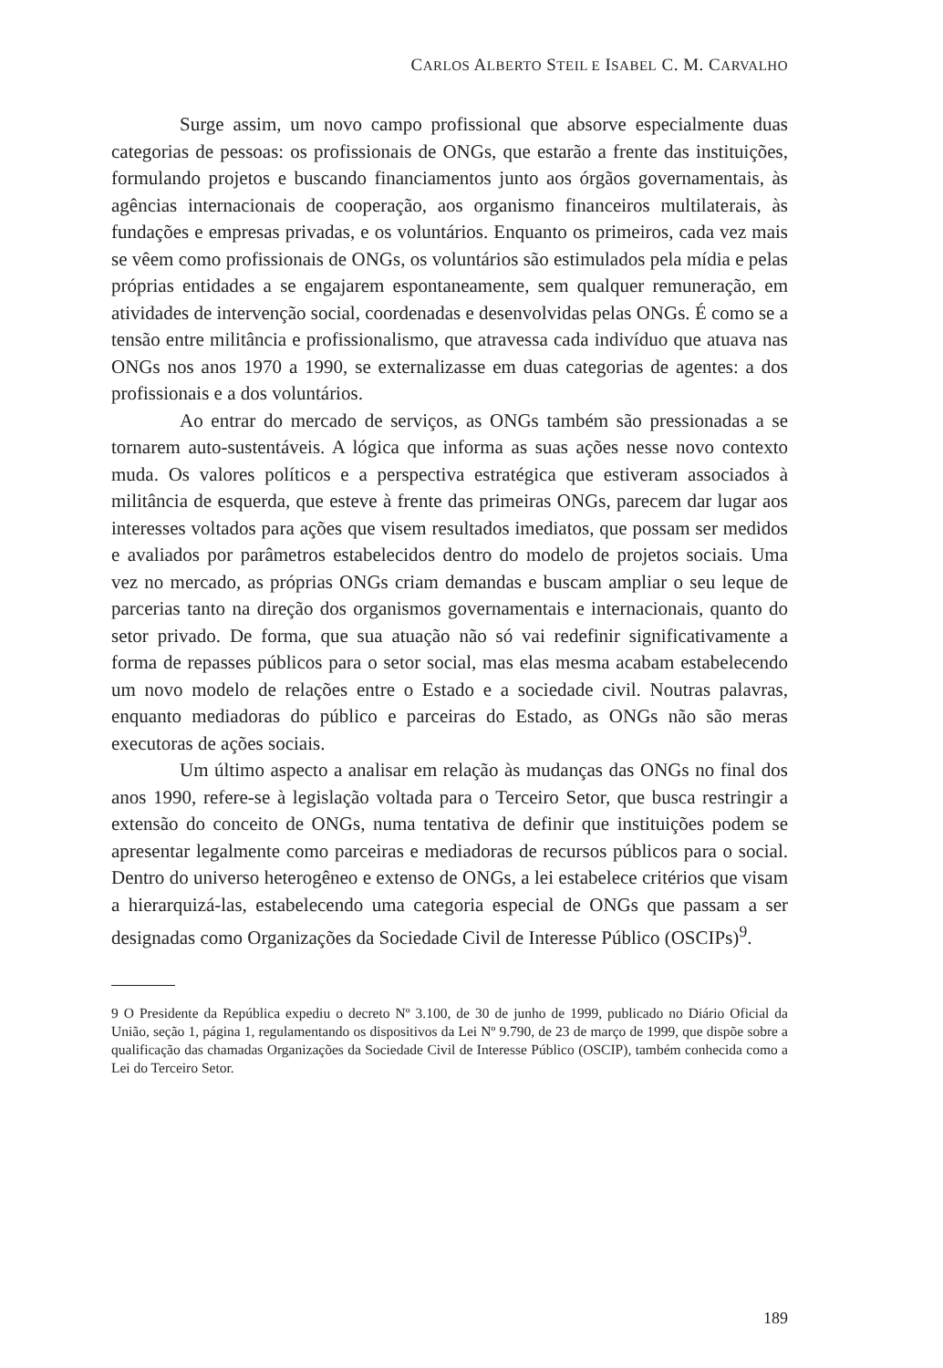CARLOS ALBERTO STEIL E ISABEL C. M. CARVALHO
Surge assim, um novo campo profissional que absorve especialmente duas categorias de pessoas: os profissionais de ONGs, que estarão a frente das instituições, formulando projetos e buscando financiamentos junto aos órgãos governamentais, às agências internacionais de cooperação, aos organismo financeiros multilaterais, às fundações e empresas privadas, e os voluntários. Enquanto os primeiros, cada vez mais se vêem como profissionais de ONGs, os voluntários são estimulados pela mídia e pelas próprias entidades a se engajarem espontaneamente, sem qualquer remuneração, em atividades de intervenção social, coordenadas e desenvolvidas pelas ONGs. É como se a tensão entre militância e profissionalismo, que atravessa cada indivíduo que atuava nas ONGs nos anos 1970 a 1990, se externalizasse em duas categorias de agentes: a dos profissionais e a dos voluntários.
Ao entrar do mercado de serviços, as ONGs também são pressionadas a se tornarem auto-sustentáveis. A lógica que informa as suas ações nesse novo contexto muda. Os valores políticos e a perspectiva estratégica que estiveram associados à militância de esquerda, que esteve à frente das primeiras ONGs, parecem dar lugar aos interesses voltados para ações que visem resultados imediatos, que possam ser medidos e avaliados por parâmetros estabelecidos dentro do modelo de projetos sociais. Uma vez no mercado, as próprias ONGs criam demandas e buscam ampliar o seu leque de parcerias tanto na direção dos organismos governamentais e internacionais, quanto do setor privado. De forma, que sua atuação não só vai redefinir significativamente a forma de repasses públicos para o setor social, mas elas mesma acabam estabelecendo um novo modelo de relações entre o Estado e a sociedade civil. Noutras palavras, enquanto mediadoras do público e parceiras do Estado, as ONGs não são meras executoras de ações sociais.
Um último aspecto a analisar em relação às mudanças das ONGs no final dos anos 1990, refere-se à legislação voltada para o Terceiro Setor, que busca restringir a extensão do conceito de ONGs, numa tentativa de definir que instituições podem se apresentar legalmente como parceiras e mediadoras de recursos públicos para o social. Dentro do universo heterogêneo e extenso de ONGs, a lei estabelece critérios que visam a hierarquizá-las, estabelecendo uma categoria especial de ONGs que passam a ser designadas como Organizações da Sociedade Civil de Interesse Público (OSCIPs)<sup>9</sup>.
9 O Presidente da República expediu o decreto Nº 3.100, de 30 de junho de 1999, publicado no Diário Oficial da União, seção 1, página 1, regulamentando os dispositivos da Lei Nº 9.790, de 23 de março de 1999, que dispõe sobre a qualificação das chamadas Organizações da Sociedade Civil de Interesse Público (OSCIP), também conhecida como a Lei do Terceiro Setor.
189